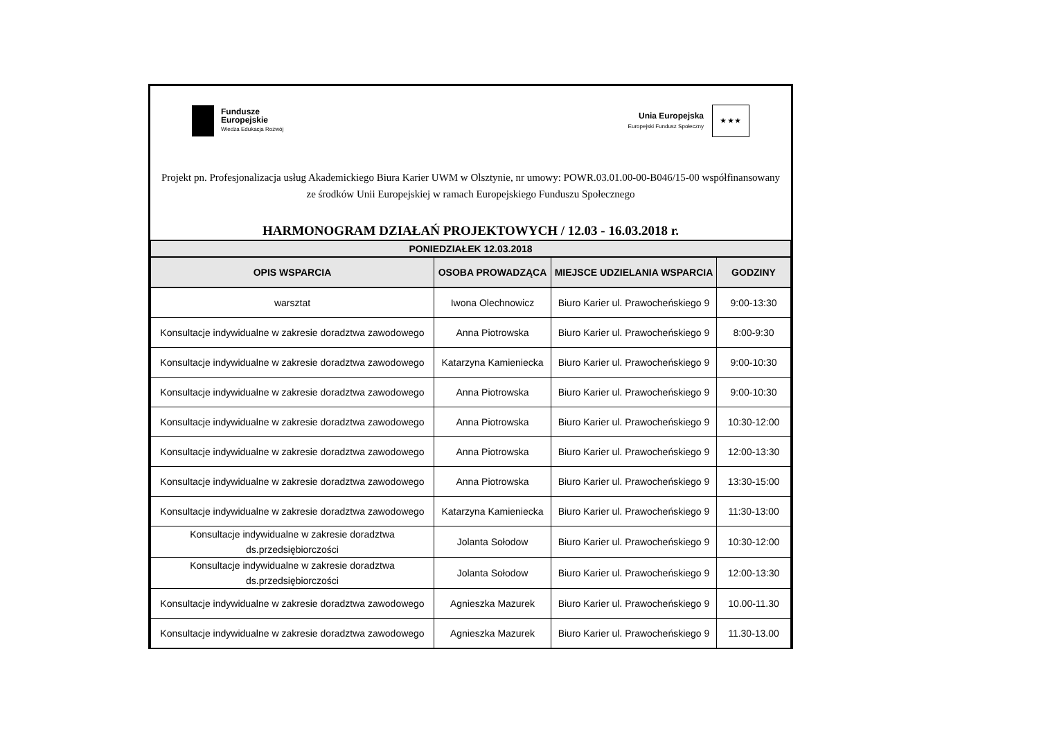Fundusze
Europejskie
Wiedza Edukacja Rozwój
Unia Europejska
Europejski Fundusz Społeczny
★ ★ ★
Projekt pn. Profesjonalizacja usług Akademickiego Biura Karier UWM w Olsztynie, nr umowy: POWR.03.01.00-00-B046/15-00 współfinansowany ze środków Unii Europejskiej w ramach Europejskiego Funduszu Społecznego
HARMONOGRAM DZIAŁAŃ PROJEKTOWYCH / 12.03 - 16.03.2018 r.
| PONIEDZIAŁEK 12.03.2018 | | | |
| OPIS WSPARCIA | OSOBA PROWADZĄCA | MIEJSCE UDZIELANIA WSPARCIA | GODZINY |
| warsztat | Iwona Olechnowicz | Biuro Karier ul. Prawocheńskiego 9 | 9:00-13:30 |
| Konsultacje indywidualne w zakresie doradztwa zawodowego | Anna Piotrowska | Biuro Karier ul. Prawocheńskiego 9 | 8:00-9:30 |
| Konsultacje indywidualne w zakresie doradztwa zawodowego | Katarzyna Kamieniecka | Biuro Karier ul. Prawocheńskiego 9 | 9:00-10:30 |
| Konsultacje indywidualne w zakresie doradztwa zawodowego | Anna Piotrowska | Biuro Karier ul. Prawocheńskiego 9 | 9:00-10:30 |
| Konsultacje indywidualne w zakresie doradztwa zawodowego | Anna Piotrowska | Biuro Karier ul. Prawocheńskiego 9 | 10:30-12:00 |
| Konsultacje indywidualne w zakresie doradztwa zawodowego | Anna Piotrowska | Biuro Karier ul. Prawocheńskiego 9 | 12:00-13:30 |
| Konsultacje indywidualne w zakresie doradztwa zawodowego | Anna Piotrowska | Biuro Karier ul. Prawocheńskiego 9 | 13:30-15:00 |
| Konsultacje indywidualne w zakresie doradztwa zawodowego | Katarzyna Kamieniecka | Biuro Karier ul. Prawocheńskiego 9 | 11:30-13:00 |
| Konsultacje indywidualne w zakresie doradztwa ds.przedsiębiorczości | Jolanta Sołodow | Biuro Karier ul. Prawocheńskiego 9 | 10:30-12:00 |
| Konsultacje indywidualne w zakresie doradztwa ds.przedsiębiorczości | Jolanta Sołodow | Biuro Karier ul. Prawocheńskiego 9 | 12:00-13:30 |
| Konsultacje indywidualne w zakresie doradztwa zawodowego | Agnieszka Mazurek | Biuro Karier ul. Prawocheńskiego 9 | 10.00-11.30 |
| Konsultacje indywidualne w zakresie doradztwa zawodowego | Agnieszka Mazurek | Biuro Karier ul. Prawocheńskiego 9 | 11.30-13.00 |